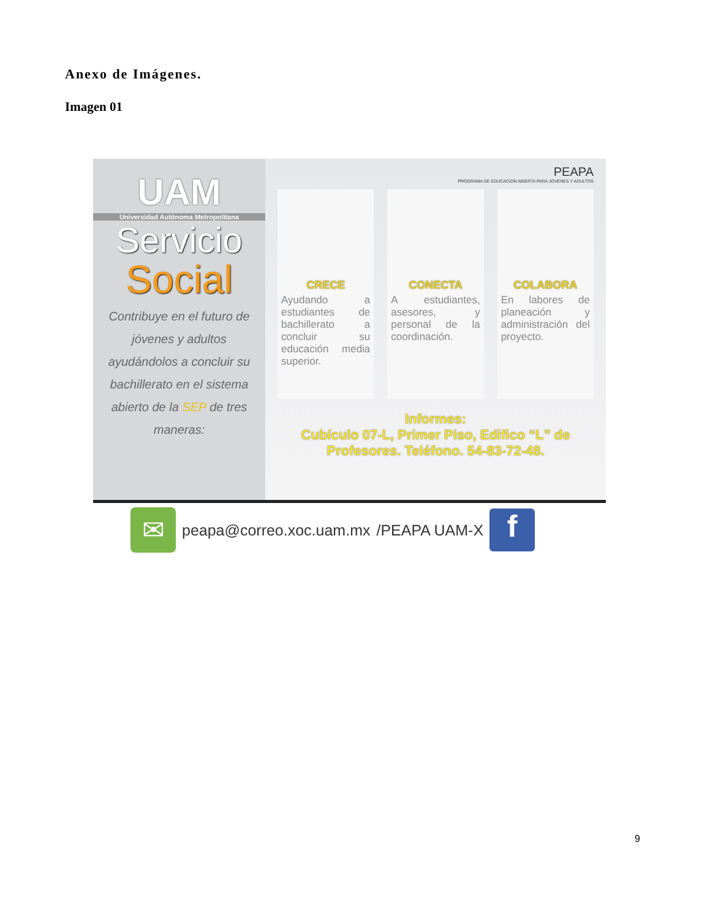Anexo de Imágenes.
Imagen 01
UAM
Universidad Autónoma Metropolitana
Servicio
Social
Contribuye en el futuro de jóvenes y adultos ayudándolos a concluir su bachillerato en el sistema abierto de la SEP de tres maneras:
PEAPA
PROGRAMA DE EDUCACION ABIERTA PARA JOVENES Y ADULTOS
CRECE
Ayudando a estudiantes de bachillerato a concluir su educación media superior.
CONECTA
A estudiantes, asesores, y personal de la coordinación.
COLABORA
En labores de planeación y administración del proyecto.
Informes:
Cubículo 07-L, Primer Piso, Edifico “L” de Profesores. Teléfono. 54-83-72-48.
✉
peapa@correo.xoc.uam.mx /PEAPA UAM-X
f
9